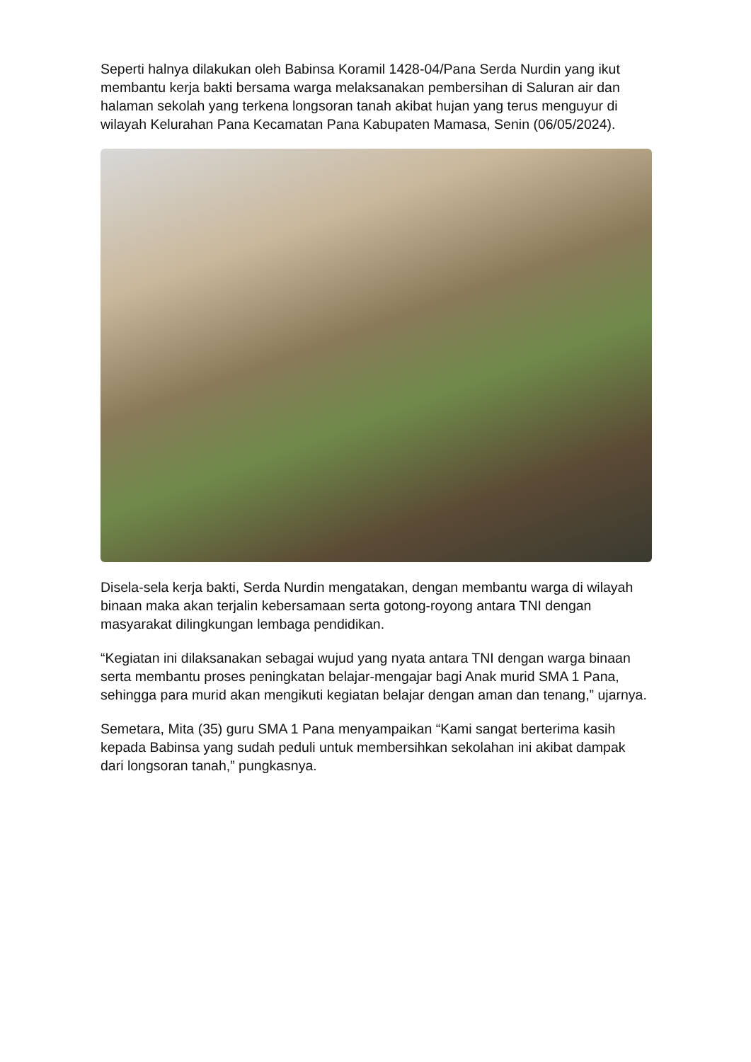Seperti halnya dilakukan oleh Babinsa Koramil 1428-04/Pana Serda Nurdin yang ikut membantu kerja bakti bersama warga melaksanakan pembersihan di Saluran air dan halaman sekolah yang terkena longsoran tanah akibat hujan yang terus menguyur di wilayah Kelurahan Pana Kecamatan Pana Kabupaten Mamasa, Senin (06/05/2024).
Disela-sela kerja bakti, Serda Nurdin mengatakan, dengan membantu warga di wilayah binaan maka akan terjalin kebersamaan serta gotong-royong antara TNI dengan masyarakat dilingkungan lembaga pendidikan.
“Kegiatan ini dilaksanakan sebagai wujud yang nyata antara TNI dengan warga binaan serta membantu proses peningkatan belajar-mengajar bagi Anak murid SMA 1 Pana, sehingga para murid akan mengikuti kegiatan belajar dengan aman dan tenang,” ujarnya.
Semetara, Mita (35) guru SMA 1 Pana menyampaikan “Kami sangat berterima kasih kepada Babinsa yang sudah peduli untuk membersihkan sekolahan ini akibat dampak dari longsoran tanah,” pungkasnya.